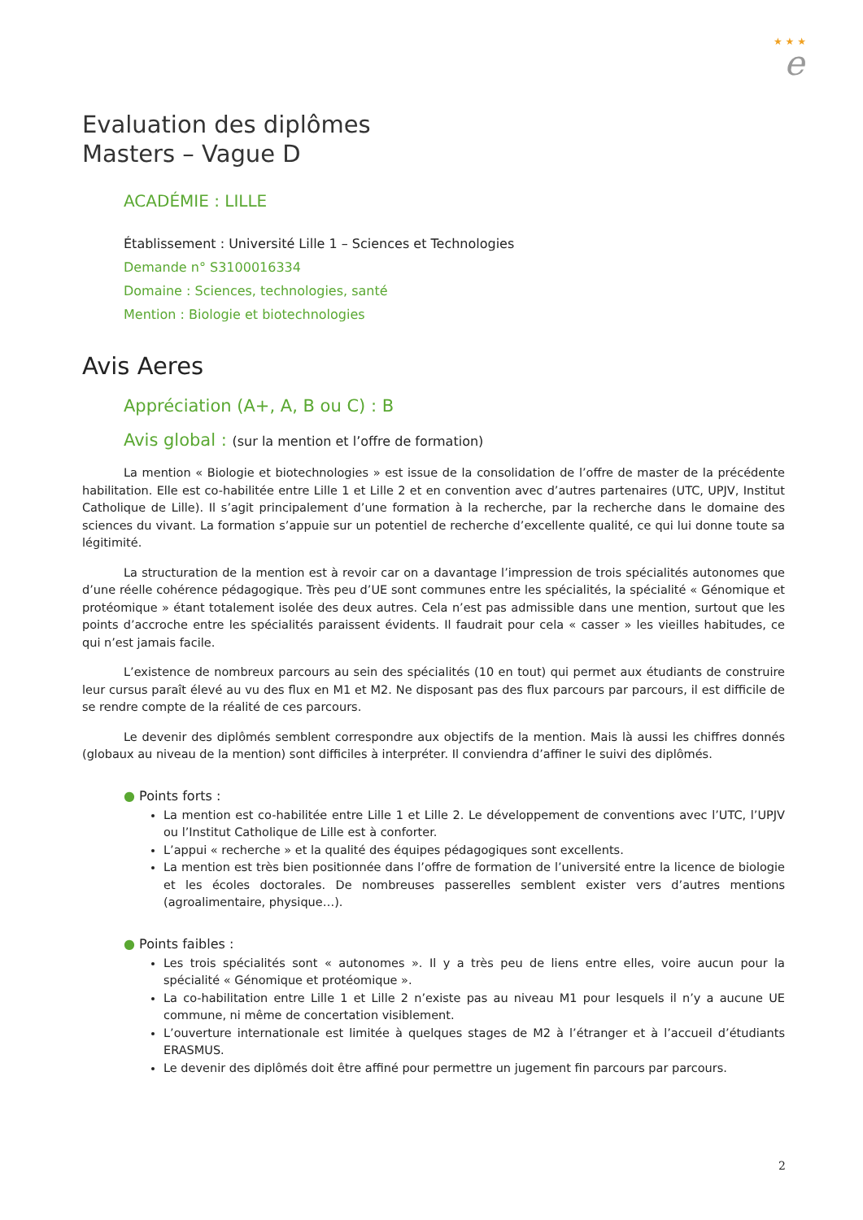★ ★ ★
e
Evaluation des diplômes
Masters – Vague D
ACADÉMIE : LILLE
Établissement : Université Lille 1 – Sciences et Technologies
Demande n° S3100016334
Domaine : Sciences, technologies, santé
Mention : Biologie et biotechnologies
Avis Aeres
Appréciation (A+, A, B ou C) : B
Avis global : (sur la mention et l’offre de formation)
La mention « Biologie et biotechnologies » est issue de la consolidation de l’offre de master de la précédente habilitation. Elle est co-habilitée entre Lille 1 et Lille 2 et en convention avec d’autres partenaires (UTC, UPJV, Institut Catholique de Lille). Il s’agit principalement d’une formation à la recherche, par la recherche dans le domaine des sciences du vivant. La formation s’appuie sur un potentiel de recherche d’excellente qualité, ce qui lui donne toute sa légitimité.
La structuration de la mention est à revoir car on a davantage l’impression de trois spécialités autonomes que d’une réelle cohérence pédagogique. Très peu d’UE sont communes entre les spécialités, la spécialité « Génomique et protéomique » étant totalement isolée des deux autres. Cela n’est pas admissible dans une mention, surtout que les points d’accroche entre les spécialités paraissent évidents. Il faudrait pour cela « casser » les vieilles habitudes, ce qui n’est jamais facile.
L’existence de nombreux parcours au sein des spécialités (10 en tout) qui permet aux étudiants de construire leur cursus paraît élevé au vu des flux en M1 et M2. Ne disposant pas des flux parcours par parcours, il est difficile de se rendre compte de la réalité de ces parcours.
Le devenir des diplômés semblent correspondre aux objectifs de la mention. Mais là aussi les chiffres donnés (globaux au niveau de la mention) sont difficiles à interpréter. Il conviendra d’affiner le suivi des diplômés.
● Points forts :
La mention est co-habilitée entre Lille 1 et Lille 2. Le développement de conventions avec l’UTC, l’UPJV ou l’Institut Catholique de Lille est à conforter.
L’appui « recherche » et la qualité des équipes pédagogiques sont excellents.
La mention est très bien positionnée dans l’offre de formation de l’université entre la licence de biologie et les écoles doctorales. De nombreuses passerelles semblent exister vers d’autres mentions (agroalimentaire, physique…).
● Points faibles :
Les trois spécialités sont « autonomes ». Il y a très peu de liens entre elles, voire aucun pour la spécialité « Génomique et protéomique ».
La co-habilitation entre Lille 1 et Lille 2 n’existe pas au niveau M1 pour lesquels il n’y a aucune UE commune, ni même de concertation visiblement.
L’ouverture internationale est limitée à quelques stages de M2 à l’étranger et à l’accueil d’étudiants ERASMUS.
Le devenir des diplômés doit être affiné pour permettre un jugement fin parcours par parcours.
2